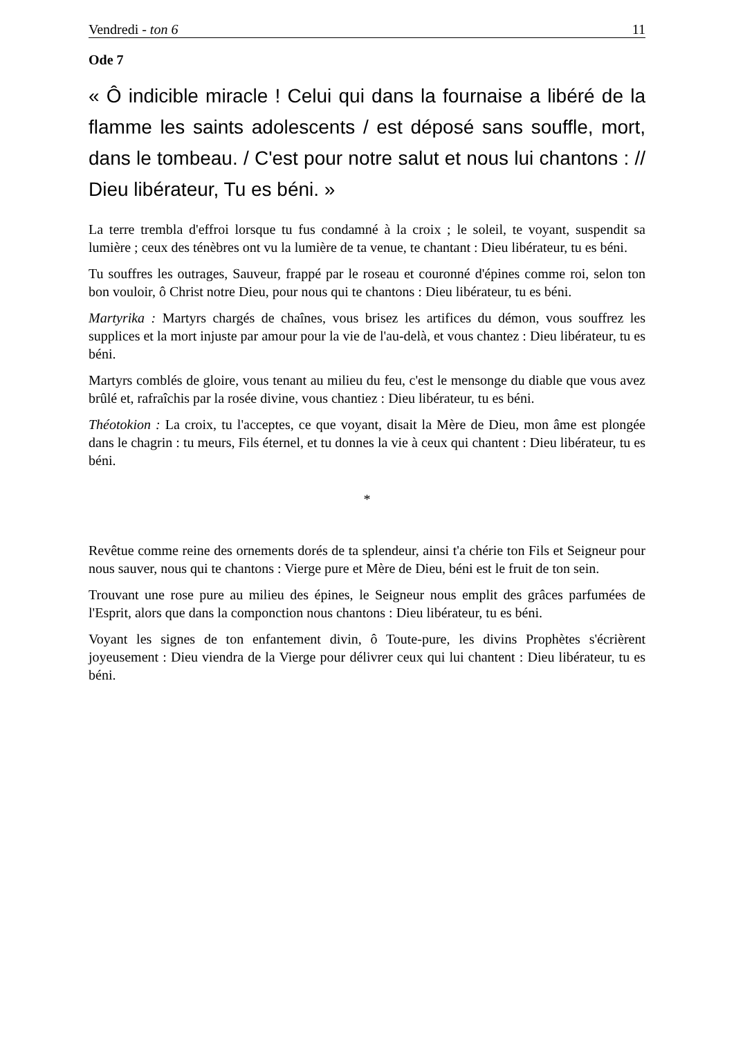Vendredi - ton 6 11
Ode 7
« Ô indicible miracle ! Celui qui dans la fournaise a libéré de la flamme les saints adolescents / est déposé sans souffle, mort, dans le tombeau. / C'est pour notre salut et nous lui chantons : // Dieu libérateur, Tu es béni. »
La terre trembla d'effroi lorsque tu fus condamné à la croix ; le soleil, te voyant, suspendit sa lumière ; ceux des ténèbres ont vu la lumière de ta venue, te chantant : Dieu libérateur, tu es béni.
Tu souffres les outrages, Sauveur, frappé par le roseau et couronné d'épines comme roi, selon ton bon vouloir, ô Christ notre Dieu, pour nous qui te chantons : Dieu libérateur, tu es béni.
Martyrika : Martyrs chargés de chaînes, vous brisez les artifices du démon, vous souffrez les supplices et la mort injuste par amour pour la vie de l'au-delà, et vous chantez : Dieu libérateur, tu es béni.
Martyrs comblés de gloire, vous tenant au milieu du feu, c'est le mensonge du diable que vous avez brûlé et, rafraîchis par la rosée divine, vous chantiez : Dieu libérateur, tu es béni.
Théotokion : La croix, tu l'acceptes, ce que voyant, disait la Mère de Dieu, mon âme est plongée dans le chagrin : tu meurs, Fils éternel, et tu donnes la vie à ceux qui chantent : Dieu libérateur, tu es béni.
*
Revêtue comme reine des ornements dorés de ta splendeur, ainsi t'a chérie ton Fils et Seigneur pour nous sauver, nous qui te chantons : Vierge pure et Mère de Dieu, béni est le fruit de ton sein.
Trouvant une rose pure au milieu des épines, le Seigneur nous emplit des grâces parfumées de l'Esprit, alors que dans la componction nous chantons : Dieu libérateur, tu es béni.
Voyant les signes de ton enfantement divin, ô Toute-pure, les divins Prophètes s'écrièrent joyeusement : Dieu viendra de la Vierge pour délivrer ceux qui lui chantent : Dieu libérateur, tu es béni.